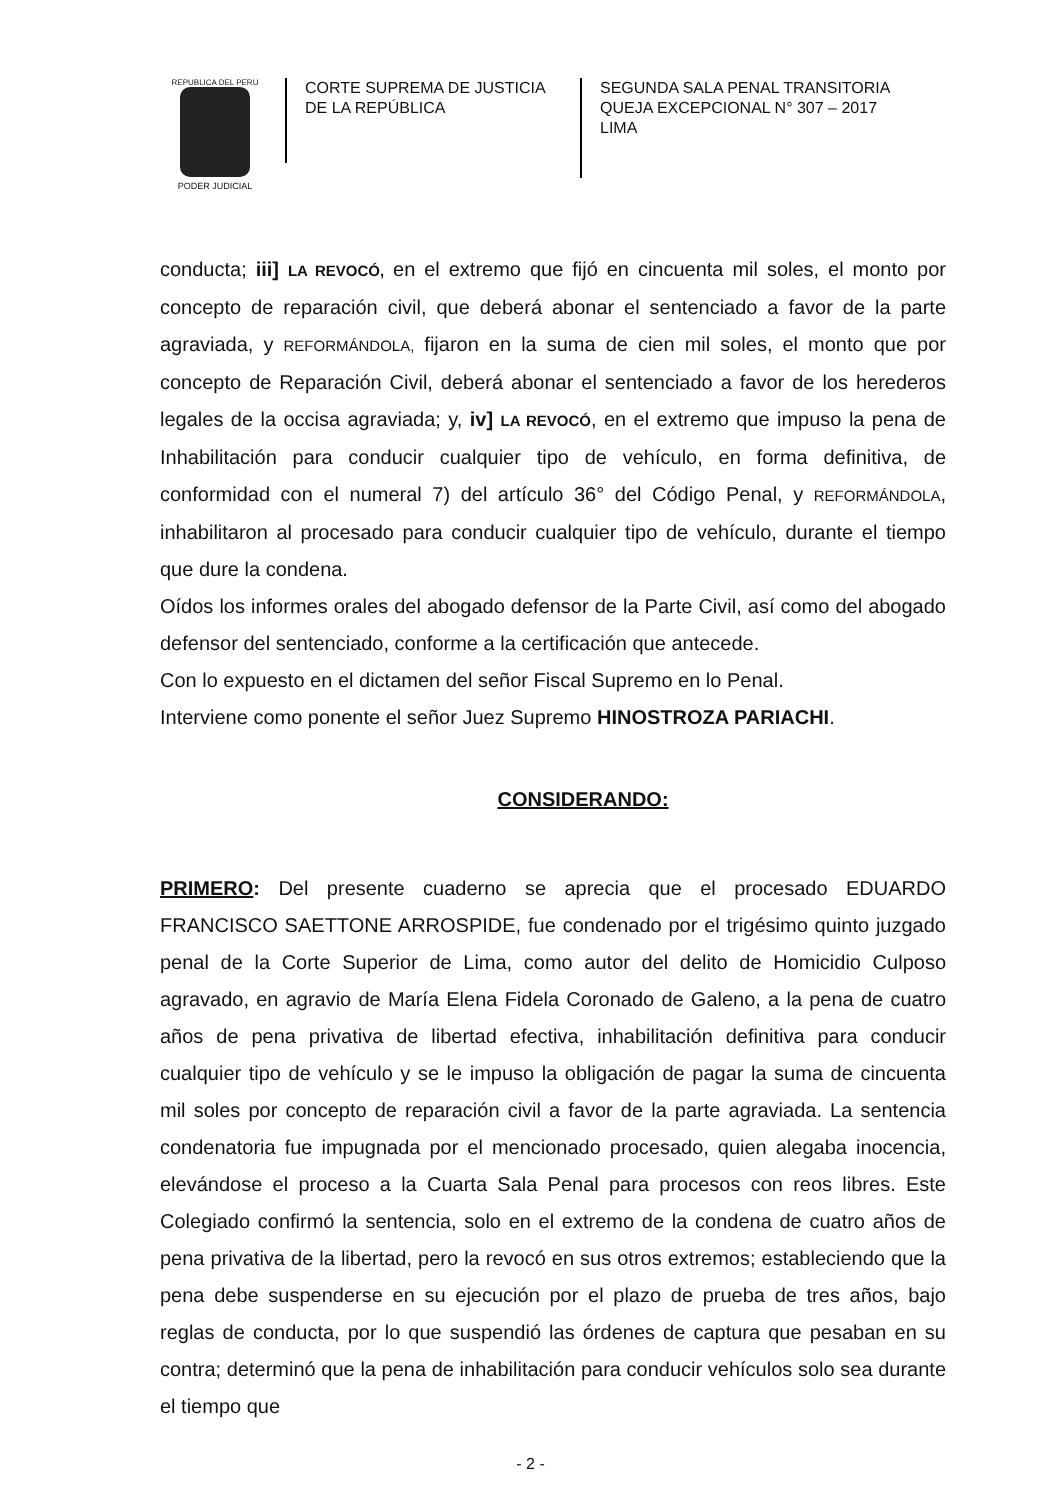REPUBLICA DEL PERU
PODER JUDICIAL
CORTE SUPREMA DE JUSTICIA
DE LA REPÚBLICA
SEGUNDA SALA PENAL TRANSITORIA
QUEJA EXCEPCIONAL N° 307 – 2017
LIMA
conducta; iii] LA REVOCÓ, en el extremo que fijó en cincuenta mil soles, el monto por concepto de reparación civil, que deberá abonar el sentenciado a favor de la parte agraviada, y REFORMÁNDOLA, fijaron en la suma de cien mil soles, el monto que por concepto de Reparación Civil, deberá abonar el sentenciado a favor de los herederos legales de la occisa agraviada; y, iv] LA REVOCÓ, en el extremo que impuso la pena de Inhabilitación para conducir cualquier tipo de vehículo, en forma definitiva, de conformidad con el numeral 7) del artículo 36° del Código Penal, y REFORMÁNDOLA, inhabilitaron al procesado para conducir cualquier tipo de vehículo, durante el tiempo que dure la condena.
Oídos los informes orales del abogado defensor de la Parte Civil, así como del abogado defensor del sentenciado, conforme a la certificación que antecede.
Con lo expuesto en el dictamen del señor Fiscal Supremo en lo Penal.
Interviene como ponente el señor Juez Supremo HINOSTROZA PARIACHI.
CONSIDERANDO:
PRIMERO: Del presente cuaderno se aprecia que el procesado EDUARDO FRANCISCO SAETTONE ARROSPIDE, fue condenado por el trigésimo quinto juzgado penal de la Corte Superior de Lima, como autor del delito de Homicidio Culposo agravado, en agravio de María Elena Fidela Coronado de Galeno, a la pena de cuatro años de pena privativa de libertad efectiva, inhabilitación definitiva para conducir cualquier tipo de vehículo y se le impuso la obligación de pagar la suma de cincuenta mil soles por concepto de reparación civil a favor de la parte agraviada. La sentencia condenatoria fue impugnada por el mencionado procesado, quien alegaba inocencia, elevándose el proceso a la Cuarta Sala Penal para procesos con reos libres. Este Colegiado confirmó la sentencia, solo en el extremo de la condena de cuatro años de pena privativa de la libertad, pero la revocó en sus otros extremos; estableciendo que la pena debe suspenderse en su ejecución por el plazo de prueba de tres años, bajo reglas de conducta, por lo que suspendió las órdenes de captura que pesaban en su contra; determinó que la pena de inhabilitación para conducir vehículos solo sea durante el tiempo que
- 2 -